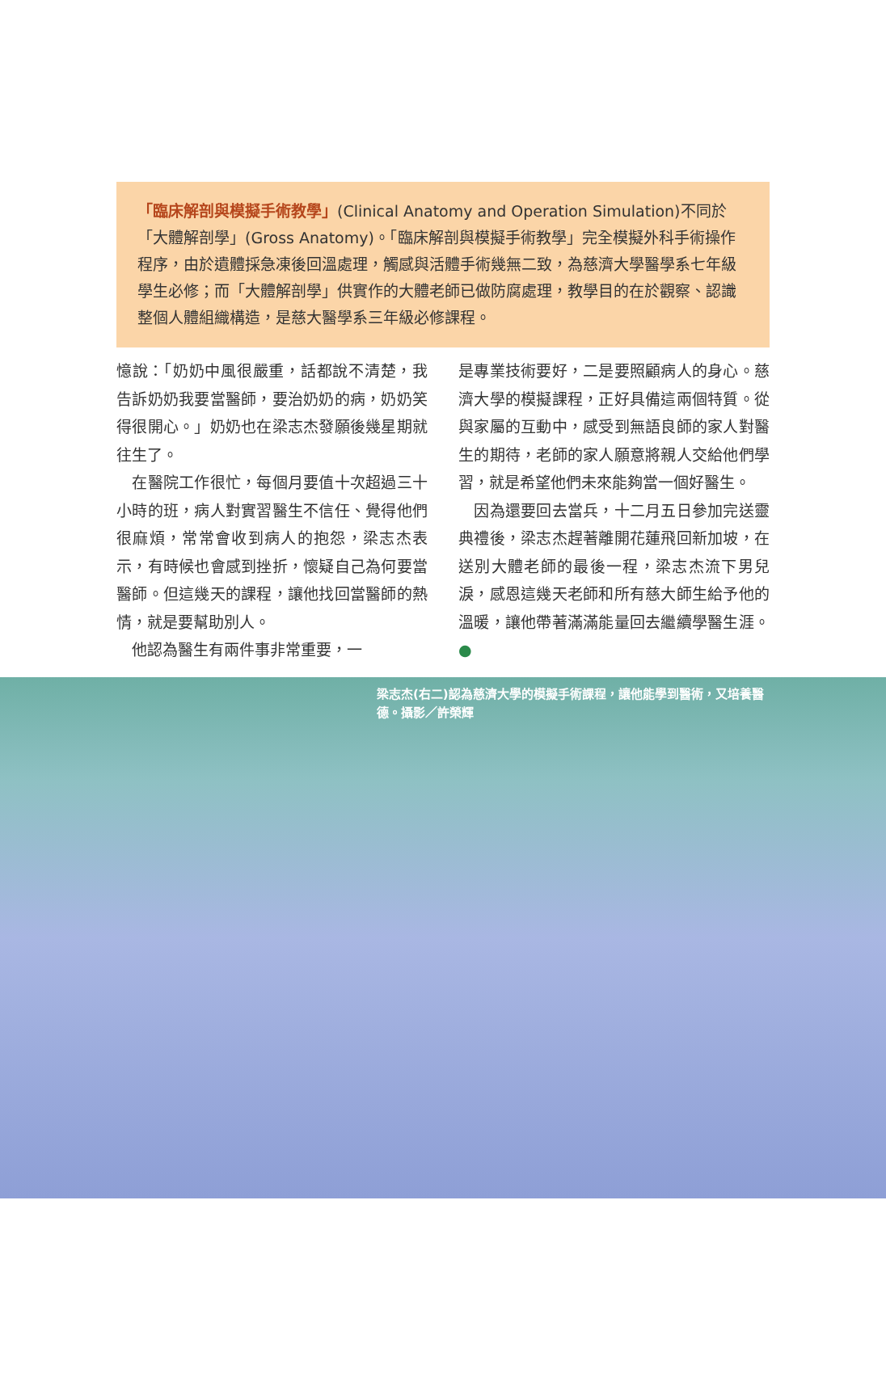「臨床解剖與模擬手術教學」(Clinical Anatomy and Operation Simulation)不同於「大體解剖學」(Gross Anatomy)。「臨床解剖與模擬手術教學」完全模擬外科手術操作程序，由於遺體採急凍後回溫處理，觸感與活體手術幾無二致，為慈濟大學醫學系七年級學生必修；而「大體解剖學」供實作的大體老師已做防腐處理，教學目的在於觀察、認識整個人體組織構造，是慈大醫學系三年級必修課程。
憶說：「奶奶中風很嚴重，話都說不清楚，我告訴奶奶我要當醫師，要治奶奶的病，奶奶笑得很開心。」奶奶也在梁志杰發願後幾星期就往生了。
　在醫院工作很忙，每個月要值十次超過三十小時的班，病人對實習醫生不信任、覺得他們很麻煩，常常會收到病人的抱怨，梁志杰表示，有時候也會感到挫折，懷疑自己為何要當醫師。但這幾天的課程，讓他找回當醫師的熱情，就是要幫助別人。
　他認為醫生有兩件事非常重要，一
是專業技術要好，二是要照顧病人的身心。慈濟大學的模擬課程，正好具備這兩個特質。從與家屬的互動中，感受到無語良師的家人對醫生的期待，老師的家人願意將親人交給他們學習，就是希望他們未來能夠當一個好醫生。
　因為還要回去當兵，十二月五日參加完送靈典禮後，梁志杰趕著離開花蓮飛回新加坡，在送別大體老師的最後一程，梁志杰流下男兒淚，感恩這幾天老師和所有慈大師生給予他的溫暖，讓他帶著滿滿能量回去繼續學醫生涯。●
梁志杰(右二)認為慈濟大學的模擬手術課程，讓他能學到醫術，又培養醫德。攝影／許榮輝